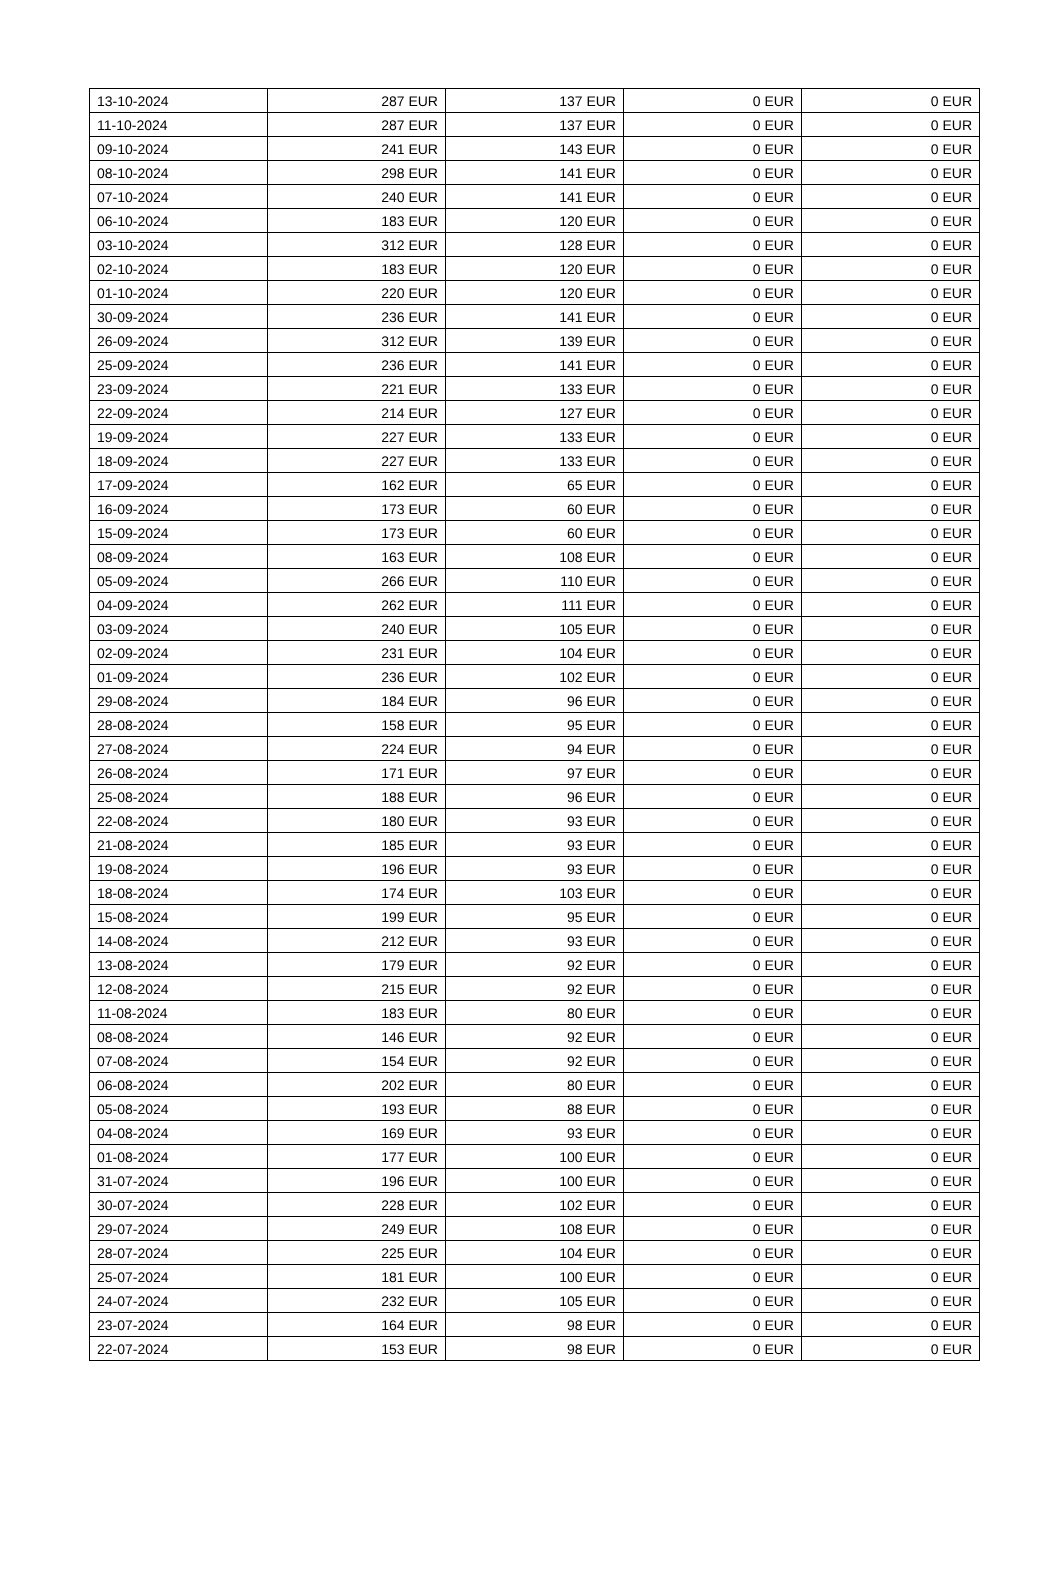| 13-10-2024 | 287 EUR | 137 EUR | 0 EUR | 0 EUR |
| 11-10-2024 | 287 EUR | 137 EUR | 0 EUR | 0 EUR |
| 09-10-2024 | 241 EUR | 143 EUR | 0 EUR | 0 EUR |
| 08-10-2024 | 298 EUR | 141 EUR | 0 EUR | 0 EUR |
| 07-10-2024 | 240 EUR | 141 EUR | 0 EUR | 0 EUR |
| 06-10-2024 | 183 EUR | 120 EUR | 0 EUR | 0 EUR |
| 03-10-2024 | 312 EUR | 128 EUR | 0 EUR | 0 EUR |
| 02-10-2024 | 183 EUR | 120 EUR | 0 EUR | 0 EUR |
| 01-10-2024 | 220 EUR | 120 EUR | 0 EUR | 0 EUR |
| 30-09-2024 | 236 EUR | 141 EUR | 0 EUR | 0 EUR |
| 26-09-2024 | 312 EUR | 139 EUR | 0 EUR | 0 EUR |
| 25-09-2024 | 236 EUR | 141 EUR | 0 EUR | 0 EUR |
| 23-09-2024 | 221 EUR | 133 EUR | 0 EUR | 0 EUR |
| 22-09-2024 | 214 EUR | 127 EUR | 0 EUR | 0 EUR |
| 19-09-2024 | 227 EUR | 133 EUR | 0 EUR | 0 EUR |
| 18-09-2024 | 227 EUR | 133 EUR | 0 EUR | 0 EUR |
| 17-09-2024 | 162 EUR | 65 EUR | 0 EUR | 0 EUR |
| 16-09-2024 | 173 EUR | 60 EUR | 0 EUR | 0 EUR |
| 15-09-2024 | 173 EUR | 60 EUR | 0 EUR | 0 EUR |
| 08-09-2024 | 163 EUR | 108 EUR | 0 EUR | 0 EUR |
| 05-09-2024 | 266 EUR | 110 EUR | 0 EUR | 0 EUR |
| 04-09-2024 | 262 EUR | 111 EUR | 0 EUR | 0 EUR |
| 03-09-2024 | 240 EUR | 105 EUR | 0 EUR | 0 EUR |
| 02-09-2024 | 231 EUR | 104 EUR | 0 EUR | 0 EUR |
| 01-09-2024 | 236 EUR | 102 EUR | 0 EUR | 0 EUR |
| 29-08-2024 | 184 EUR | 96 EUR | 0 EUR | 0 EUR |
| 28-08-2024 | 158 EUR | 95 EUR | 0 EUR | 0 EUR |
| 27-08-2024 | 224 EUR | 94 EUR | 0 EUR | 0 EUR |
| 26-08-2024 | 171 EUR | 97 EUR | 0 EUR | 0 EUR |
| 25-08-2024 | 188 EUR | 96 EUR | 0 EUR | 0 EUR |
| 22-08-2024 | 180 EUR | 93 EUR | 0 EUR | 0 EUR |
| 21-08-2024 | 185 EUR | 93 EUR | 0 EUR | 0 EUR |
| 19-08-2024 | 196 EUR | 93 EUR | 0 EUR | 0 EUR |
| 18-08-2024 | 174 EUR | 103 EUR | 0 EUR | 0 EUR |
| 15-08-2024 | 199 EUR | 95 EUR | 0 EUR | 0 EUR |
| 14-08-2024 | 212 EUR | 93 EUR | 0 EUR | 0 EUR |
| 13-08-2024 | 179 EUR | 92 EUR | 0 EUR | 0 EUR |
| 12-08-2024 | 215 EUR | 92 EUR | 0 EUR | 0 EUR |
| 11-08-2024 | 183 EUR | 80 EUR | 0 EUR | 0 EUR |
| 08-08-2024 | 146 EUR | 92 EUR | 0 EUR | 0 EUR |
| 07-08-2024 | 154 EUR | 92 EUR | 0 EUR | 0 EUR |
| 06-08-2024 | 202 EUR | 80 EUR | 0 EUR | 0 EUR |
| 05-08-2024 | 193 EUR | 88 EUR | 0 EUR | 0 EUR |
| 04-08-2024 | 169 EUR | 93 EUR | 0 EUR | 0 EUR |
| 01-08-2024 | 177 EUR | 100 EUR | 0 EUR | 0 EUR |
| 31-07-2024 | 196 EUR | 100 EUR | 0 EUR | 0 EUR |
| 30-07-2024 | 228 EUR | 102 EUR | 0 EUR | 0 EUR |
| 29-07-2024 | 249 EUR | 108 EUR | 0 EUR | 0 EUR |
| 28-07-2024 | 225 EUR | 104 EUR | 0 EUR | 0 EUR |
| 25-07-2024 | 181 EUR | 100 EUR | 0 EUR | 0 EUR |
| 24-07-2024 | 232 EUR | 105 EUR | 0 EUR | 0 EUR |
| 23-07-2024 | 164 EUR | 98 EUR | 0 EUR | 0 EUR |
| 22-07-2024 | 153 EUR | 98 EUR | 0 EUR | 0 EUR |